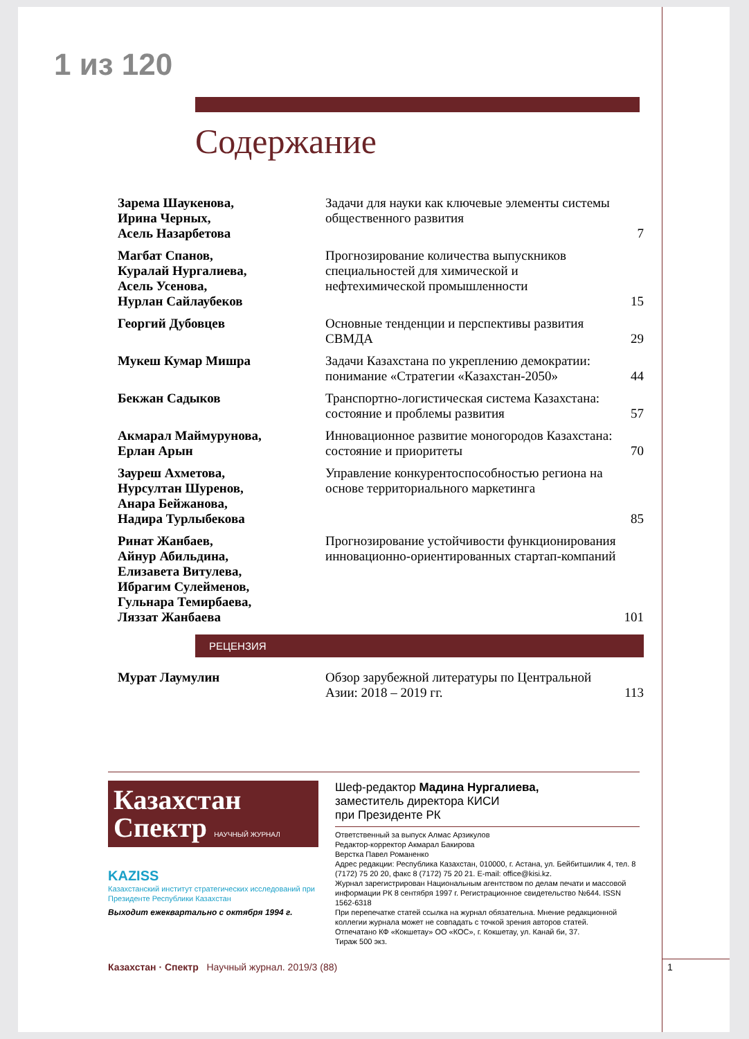1 из 120
Содержание
| Зарема Шаукенова, Ирина Черных, Асель Назарбетова | Задачи для науки как ключевые элементы системы общественного развития | 7 |
| Магбат Спанов, Куралай Нургалиева, Асель Усенова, Нурлан Сайлаубеков | Прогнозирование количества выпускников специальностей для химической и нефтехимической промышленности | 15 |
| Георгий Дубовцев | Основные тенденции и перспективы развития СВМДА | 29 |
| Мукеш Кумар Мишра | Задачи Казахстана по укреплению демократии: понимание «Стратегии «Казахстан-2050» | 44 |
| Бекжан Садыков | Транспортно-логистическая система Казахстана: состояние и проблемы развития | 57 |
| Акмарал Маймурунова, Ерлан Арын | Инновационное развитие моногородов Казахстана: состояние и приоритеты | 70 |
| Зауреш Ахметова, Нурсултан Шуренов, Анара Бейжанова, Надира Турлыбекова | Управление конкурентоспособностью региона на основе территориального маркетинга | 85 |
| Ринат Жанбаев, Айнур Абильдина, Елизавета Витулева, Ибрагим Сулейменов, Гульнара Темирбаева, Ляззат Жанбаева | Прогнозирование устойчивости функционирования инновационно-ориентированных стартап-компаний | 101 |
РЕЦЕНЗИЯ
| Мурат Лаумулин | Обзор зарубежной литературы по Центральной Азии: 2018 – 2019 гг. | 113 |
Казахстан
Спектр НАУЧНЫЙ ЖУРНАЛ
KAZISS
Казахстанский институт стратегических исследований при Президенте Республики Казахстан
Выходит ежеквартально с октября 1994 г.
Шеф-редактор Мадина Нургалиева,
заместитель директора КИСИ
при Президенте РК
Ответственный за выпуск Алмас Арзикулов
Редактор-корректор Акмарал Бакирова
Верстка Павел Романенко
Адрес редакции: Республика Казахстан, 010000, г. Астана, ул. Бейбитшилик 4, тел. 8 (7172) 75 20 20, факс 8 (7172) 75 20 21. E-mail: office@kisi.kz.
Журнал зарегистрирован Национальным агентством по делам печати и массовой информации РК 8 сентября 1997 г. Регистрационное свидетельство №644. ISSN 1562-6318
При перепечатке статей ссылка на журнал обязательна. Мнение редакционной коллегии журнала может не совпадать с точкой зрения авторов статей.
Отпечатано КФ «Кокшетау» ОО «КОС», г. Кокшетау, ул. Канай би, 37.
Тираж 500 экз.
Казахстан · Спектр Научный журнал. 2019/3 (88)
1